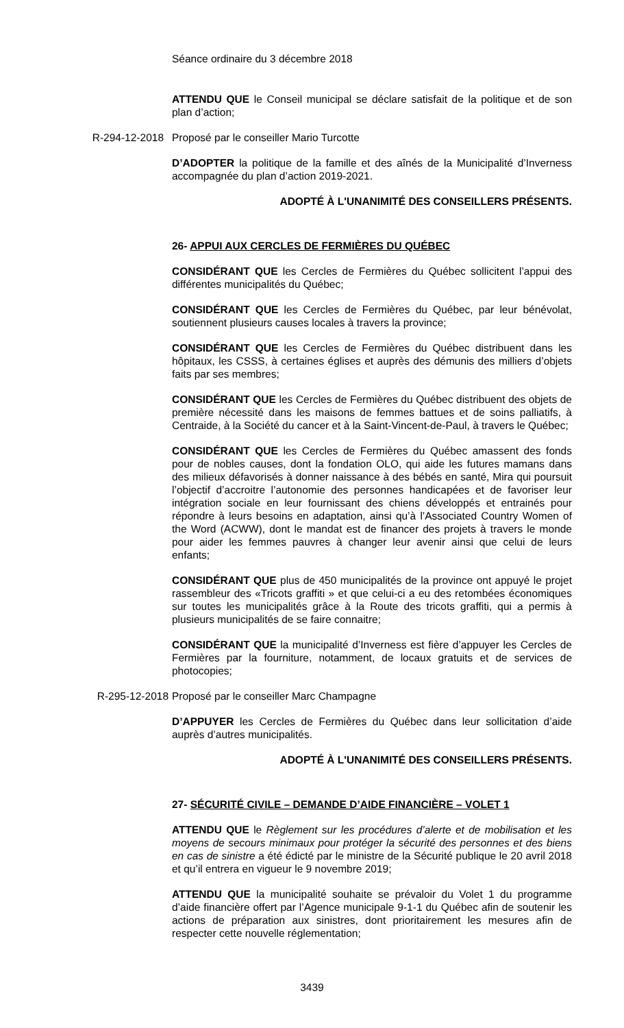Séance ordinaire du 3 décembre 2018
ATTENDU QUE le Conseil municipal se déclare satisfait de la politique et de son plan d’action;
R-294-12-2018 Proposé par le conseiller Mario Turcotte
D’ADOPTER la politique de la famille et des aînés de la Municipalité d’Inverness accompagnée du plan d’action 2019-2021.
ADOPTÉ À L'UNANIMITÉ DES CONSEILLERS PRÉSENTS.
26- APPUI AUX CERCLES DE FERMIÈRES DU QUÉBEC
CONSIDÉRANT QUE les Cercles de Fermières du Québec sollicitent l’appui des différentes municipalités du Québec;
CONSIDÉRANT QUE les Cercles de Fermières du Québec, par leur bénévolat, soutiennent plusieurs causes locales à travers la province;
CONSIDÉRANT QUE les Cercles de Fermières du Québec distribuent dans les hôpitaux, les CSSS, à certaines églises et auprès des démunis des milliers d’objets faits par ses membres;
CONSIDÉRANT QUE les Cercles de Fermières du Québec distribuent des objets de première nécessité dans les maisons de femmes battues et de soins palliatifs, à Centraide, à la Société du cancer et à la Saint-Vincent-de-Paul, à travers le Québec;
CONSIDÉRANT QUE les Cercles de Fermières du Québec amassent des fonds pour de nobles causes, dont la fondation OLO, qui aide les futures mamans dans des milieux défavorisés à donner naissance à des bébés en santé, Mira qui poursuit l’objectif d’accroitre l’autonomie des personnes handicapées et de favoriser leur intégration sociale en leur fournissant des chiens développés et entrainés pour répondre à leurs besoins en adaptation, ainsi qu’à l’Associated Country Women of the Word (ACWW), dont le mandat est de financer des projets à travers le monde pour aider les femmes pauvres à changer leur avenir ainsi que celui de leurs enfants;
CONSIDÉRANT QUE plus de 450 municipalités de la province ont appuyé le projet rassembleur des «Tricots graffiti » et que celui-ci a eu des retombées économiques sur toutes les municipalités grâce à la Route des tricots graffiti, qui a permis à plusieurs municipalités de se faire connaitre;
CONSIDÉRANT QUE la municipalité d’Inverness est fière d’appuyer les Cercles de Fermières par la fourniture, notamment, de locaux gratuits et de services de photocopies;
R-295-12-2018 Proposé par le conseiller Marc Champagne
D’APPUYER les Cercles de Fermières du Québec dans leur sollicitation d’aide auprès d’autres municipalités.
ADOPTÉ À L'UNANIMITÉ DES CONSEILLERS PRÉSENTS.
27- SÉCURITÉ CIVILE – DEMANDE D’AIDE FINANCIÈRE – VOLET 1
ATTENDU QUE le Règlement sur les procédures d’alerte et de mobilisation et les moyens de secours minimaux pour protéger la sécurité des personnes et des biens en cas de sinistre a été édicté par le ministre de la Sécurité publique le 20 avril 2018 et qu’il entrera en vigueur le 9 novembre 2019;
ATTENDU QUE la municipalité souhaite se prévaloir du Volet 1 du programme d’aide financière offert par l’Agence municipale 9-1-1 du Québec afin de soutenir les actions de préparation aux sinistres, dont prioritairement les mesures afin de respecter cette nouvelle réglementation;
3439